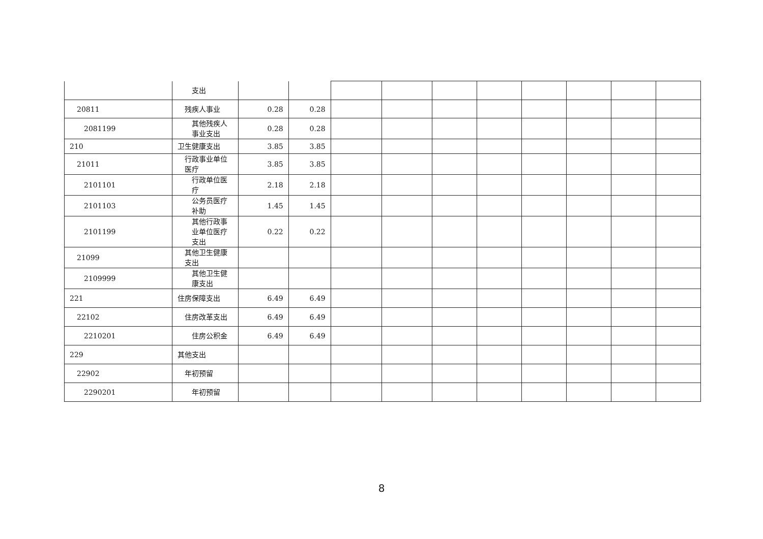| | 支出 | | | | | | | | | | |
| 20811 | 残疾人事业 | 0.28 | 0.28 | | | | | | | | |
| 2081199 | 其他残疾人事业支出 | 0.28 | 0.28 | | | | | | | | |
| 210 | 卫生健康支出 | 3.85 | 3.85 | | | | | | | | |
| 21011 | 行政事业单位医疗 | 3.85 | 3.85 | | | | | | | | |
| 2101101 | 行政单位医疗 | 2.18 | 2.18 | | | | | | | | |
| 2101103 | 公务员医疗补助 | 1.45 | 1.45 | | | | | | | | |
| 2101199 | 其他行政事业单位医疗支出 | 0.22 | 0.22 | | | | | | | | |
| 21099 | 其他卫生健康支出 | | | | | | | | | | |
| 2109999 | 其他卫生健康支出 | | | | | | | | | | |
| 221 | 住房保障支出 | 6.49 | 6.49 | | | | | | | | |
| 22102 | 住房改革支出 | 6.49 | 6.49 | | | | | | | | |
| 2210201 | 住房公积金 | 6.49 | 6.49 | | | | | | | | |
| 229 | 其他支出 | | | | | | | | | | |
| 22902 | 年初预留 | | | | | | | | | | |
| 2290201 | 年初预留 | | | | | | | | | | |
8